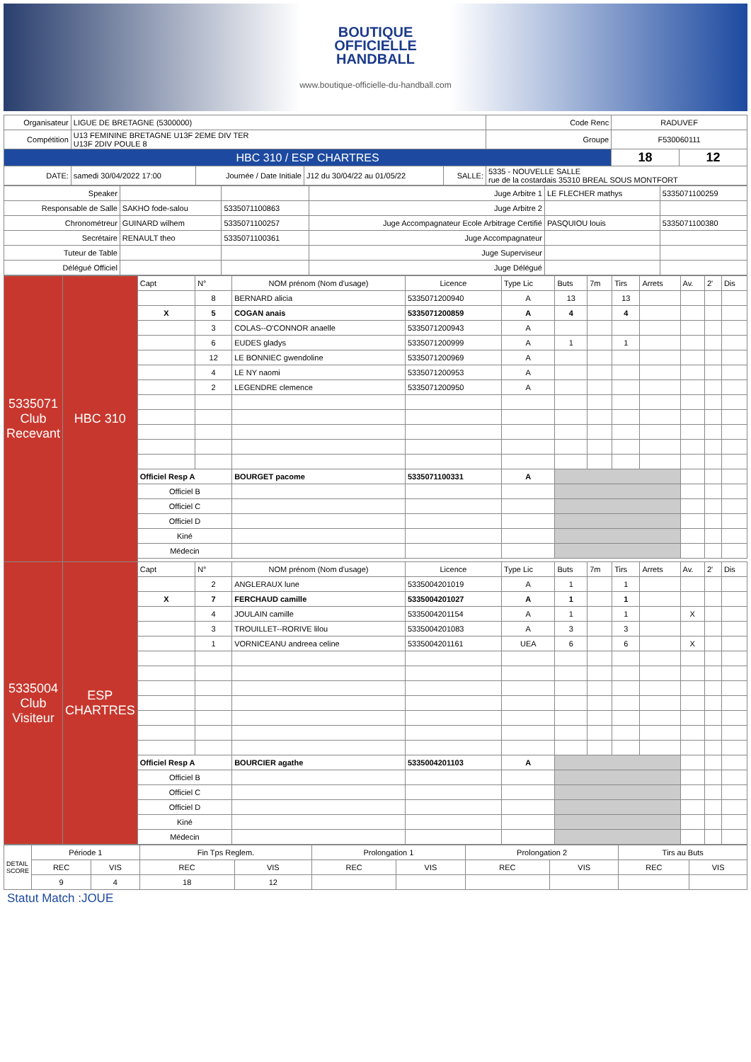BOUTIQUE
OFFICIELLE
HANDBALL
www.boutique-officielle-du-handball.com
| Organisateur | LIGUE DE BRETAGNE (5300000) | | | | | Code Renc | RADUVEF | |
| Compétition | U13 FEMININE BRETAGNE U13F 2EME DIV TER U13F 2DIV POULE 8 | | | | | Groupe | F530060111 | |
| HBC 310 / ESP CHARTRES | | | | | | | 18 | 12 |
| DATE: | samedi 30/04/2022 17:00 | Journée / Date Initiale | J12 du 30/04/22 au 01/05/22 | SALLE: | 5335 - NOUVELLE SALLE rue de la costardais 35310 BREAL SOUS MONTFORT | | | |
| Speaker | | | Juge Arbitre 1 | LE FLECHER mathys | 5335071100259 |
| Responsable de Salle | SAKHO fode-salou | 5335071100863 | Juge Arbitre 2 | | |
| Chronométreur | GUINARD wilhem | 5335071100257 | Juge Accompagnateur Ecole Arbitrage Certifié | PASQUIOU louis | 5335071100380 |
| Secrétaire | RENAULT theo | 5335071100361 | Juge Accompagnateur | | |
| Tuteur de Table | | | Juge Superviseur | | |
| Délégué Officiel | | | Juge Délégué | | |
| 5335071 Club Recevant | HBC 310 | Capt | N° | NOM prénom (Nom d'usage) | Licence | Type Lic | Buts | 7m | Tirs | Arrets | Av. | 2' | Dis |
| | | | 8 | BERNARD alicia | 5335071200940 | A | 13 | | 13 | | | | |
| | | X | 5 | COGAN anais | 5335071200859 | A | 4 | | 4 | | | | |
| | | | 3 | COLAS--O'CONNOR anaelle | 5335071200943 | A | | | | | | | |
| | | | 6 | EUDES gladys | 5335071200999 | A | 1 | | 1 | | | | |
| | | | 12 | LE BONNIEC gwendoline | 5335071200969 | A | | | | | | | |
| | | | 4 | LE NY naomi | 5335071200953 | A | | | | | | | |
| | | | 2 | LEGENDRE clemence | 5335071200950 | A | | | | | | | |
| | | Officiel Resp A | | BOURGET pacome | 5335071100331 | A | | | | | | | |
| | | Officiel B | | | | | | | | | | | |
| | | Officiel C | | | | | | | | | | | |
| | | Officiel D | | | | | | | | | | | |
| | | Kiné | | | | | | | | | | | |
| | | Médecin | | | | | | | | | | | |
| 5335004 Club Visiteur | ESP CHARTRES | Capt | N° | NOM prénom (Nom d'usage) | Licence | Type Lic | Buts | 7m | Tirs | Arrets | Av. | 2' | Dis |
| | | | 2 | ANGLERAUX lune | 5335004201019 | A | 1 | | 1 | | | | |
| | | X | 7 | FERCHAUD camille | 5335004201027 | A | 1 | | 1 | | | | |
| | | | 4 | JOULAIN camille | 5335004201154 | A | 1 | | 1 | | X | | |
| | | | 3 | TROUILLET--RORIVE lilou | 5335004201083 | A | 3 | | 3 | | | | |
| | | | 1 | VORNICEANU andreea celine | 5335004201161 | UEA | 6 | | 6 | | X | | |
| | | Officiel Resp A | | BOURCIER agathe | 5335004201103 | A | | | | | | | |
| | | Officiel B | | | | | | | | | | | |
| | | Officiel C | | | | | | | | | | | |
| | | Officiel D | | | | | | | | | | | |
| | | Kiné | | | | | | | | | | | |
| | | Médecin | | | | | | | | | | | |
| DETAIL SCORE | Période 1 | | Fin Tps Reglem. | | Prolongation 1 | | Prolongation 2 | | Tirs au Buts | |
| | REC | VIS | REC | VIS | REC | VIS | REC | VIS | REC | VIS |
| | 9 | 4 | 18 | 12 | | | | | | |
Statut Match :JOUE